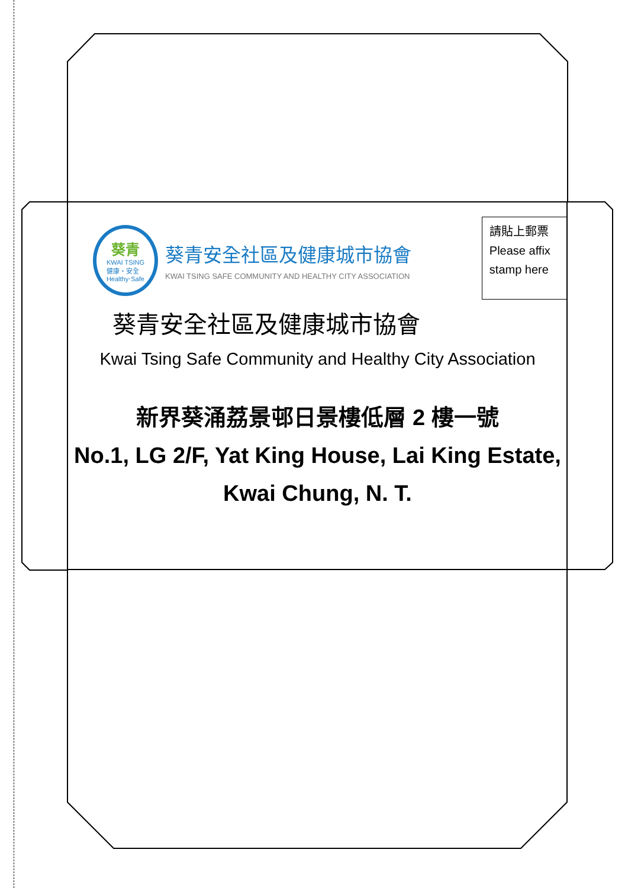葵青
KWAI TSING
健康‧安全
Healthy‧Safe
葵青安全社區及健康城市協會
KWAI TSING SAFE COMMUNITY AND HEALTHY CITY ASSOCIATION
請貼上郵票
Please affix
stamp here
葵青安全社區及健康城市協會
Kwai Tsing Safe Community and Healthy City Association
新界葵涌荔景邨日景樓低層 2 樓一號
No.1, LG 2/F, Yat King House, Lai King Estate,
Kwai Chung, N. T.